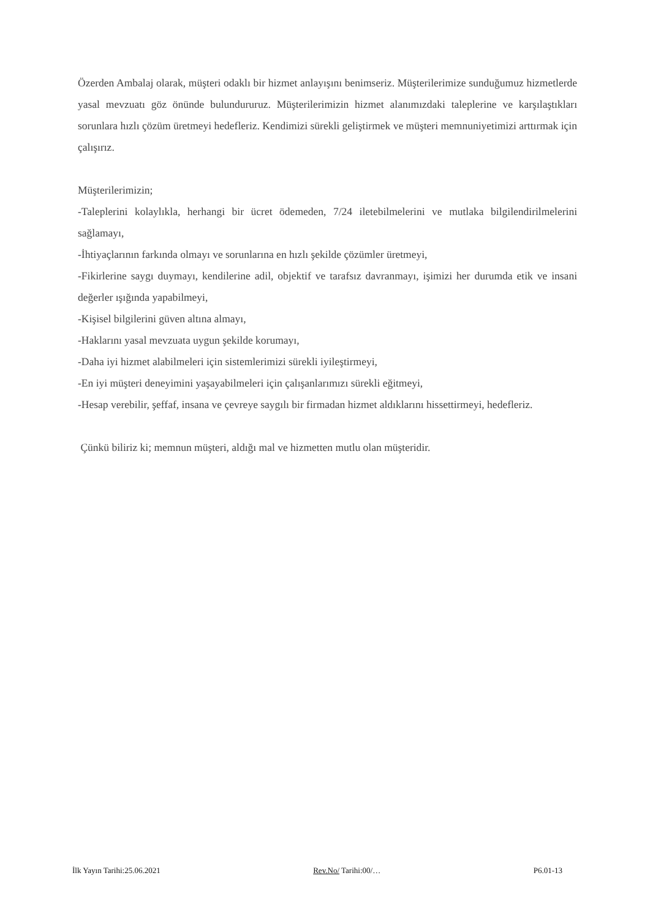Özerden Ambalaj olarak, müşteri odaklı bir hizmet anlayışını benimseriz. Müşterilerimize sunduğumuz hizmetlerde yasal mevzuatı göz önünde bulundururuz. Müşterilerimizin hizmet alanımızdaki taleplerine ve karşılaştıkları sorunlara hızlı çözüm üretmeyi hedefleriz. Kendimizi sürekli geliştirmek ve müşteri memnuniyetimizi arttırmak için çalışırız.
Müşterilerimizin;
-Taleplerini kolaylıkla, herhangi bir ücret ödemeden, 7/24 iletebilmelerini ve mutlaka bilgilendirilmelerini sağlamayı,
-İhtiyaçlarının farkında olmayı ve sorunlarına en hızlı şekilde çözümler üretmeyi,
-Fikirlerine saygı duymayı, kendilerine adil, objektif ve tarafsız davranmayı, işimizi her durumda etik ve insani değerler ışığında yapabilmeyi,
-Kişisel bilgilerini güven altına almayı,
-Haklarını yasal mevzuata uygun şekilde korumayı,
-Daha iyi hizmet alabilmeleri için sistemlerimizi sürekli iyileştirmeyi,
-En iyi müşteri deneyimini yaşayabilmeleri için çalışanlarımızı sürekli eğitmeyi,
-Hesap verebilir, şeffaf, insana ve çevreye saygılı bir firmadan hizmet aldıklarını hissettirmeyi, hedefleriz.
Çünkü biliriz ki; memnun müşteri, aldığı mal ve hizmetten mutlu olan müşteridir.
İlk Yayın Tarihi:25.06.2021 Rev.No/ Tarihi:00/… P6.01-13